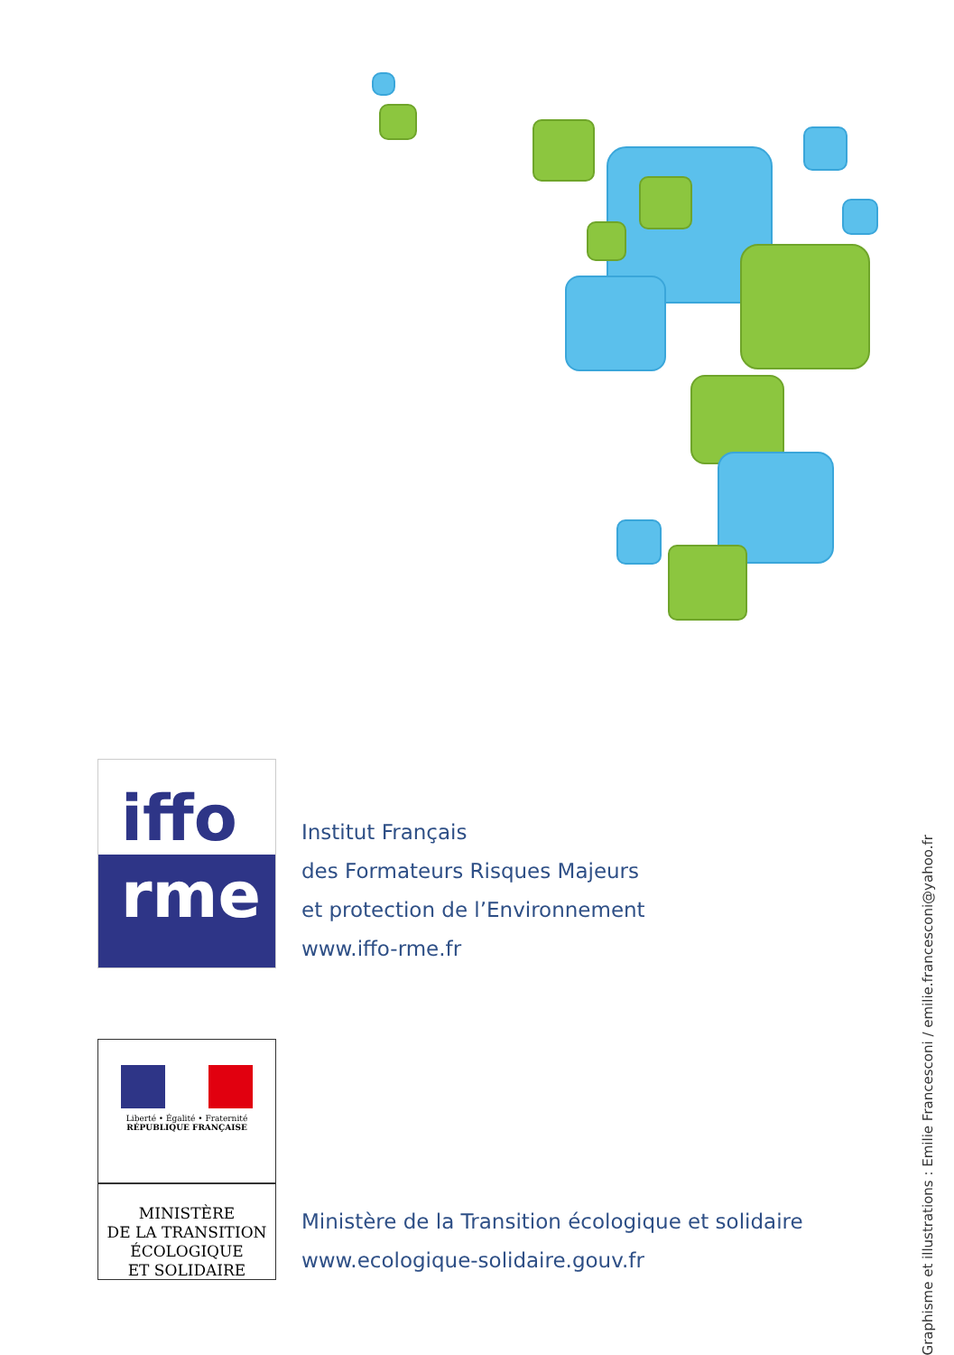iffo
rme
Institut Français
des Formateurs Risques Majeurs
et protection de l’Environnement
www.iffo-rme.fr
Liberté • Égalité • Fraternité
RÉPUBLIQUE FRANÇAISE
MINISTÈRE
DE LA TRANSITION
ÉCOLOGIQUE
ET SOLIDAIRE
Ministère de la Transition écologique et solidaire
www.ecologique-solidaire.gouv.fr
Graphisme et illustrations : Emilie Francesconi / emilie.francesconi@yahoo.fr